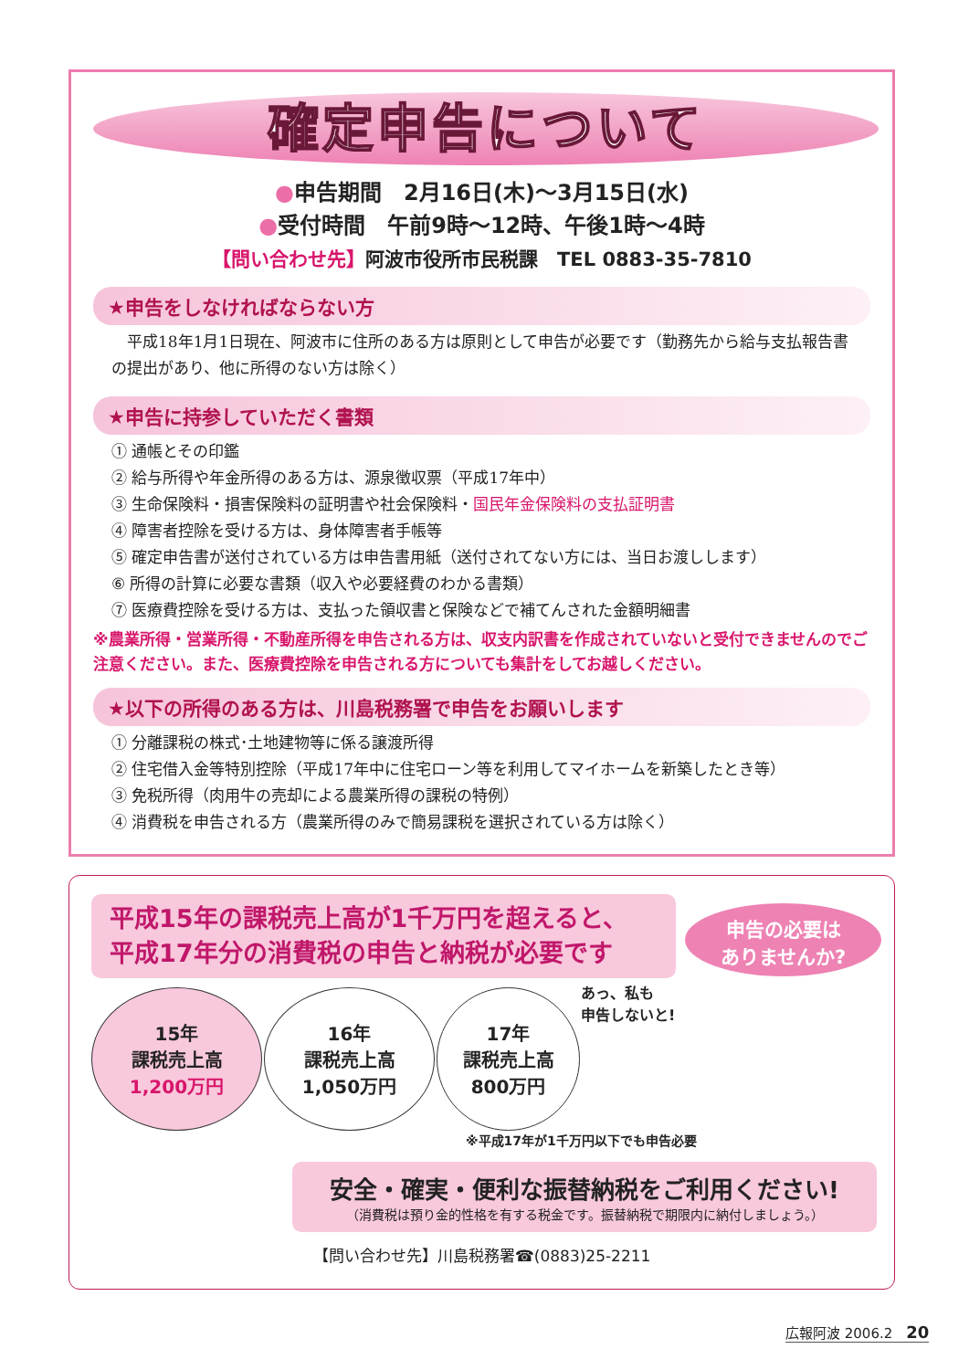確定申告について
●申告期間　2月16日(木)～3月15日(水)
●受付時間　午前9時～12時、午後1時～4時
【問い合わせ先】阿波市役所市民税課　TEL 0883-35-7810
★申告をしなければならない方
　平成18年1月1日現在、阿波市に住所のある方は原則として申告が必要です（勤務先から給与支払報告書の提出があり、他に所得のない方は除く）
★申告に持参していただく書類
① 通帳とその印鑑
② 給与所得や年金所得のある方は、源泉徴収票（平成17年中）
③ 生命保険料・損害保険料の証明書や社会保険料・国民年金保険料の支払証明書
④ 障害者控除を受ける方は、身体障害者手帳等
⑤ 確定申告書が送付されている方は申告書用紙（送付されてない方には、当日お渡しします）
⑥ 所得の計算に必要な書類（収入や必要経費のわかる書類）
⑦ 医療費控除を受ける方は、支払った領収書と保険などで補てんされた金額明細書
※農業所得・営業所得・不動産所得を申告される方は、収支内訳書を作成されていないと受付できませんのでご注意ください。また、医療費控除を申告される方についても集計をしてお越しください。
★以下の所得のある方は、川島税務署で申告をお願いします
① 分離課税の株式･土地建物等に係る譲渡所得
② 住宅借入金等特別控除（平成17年中に住宅ローン等を利用してマイホームを新築したとき等）
③ 免税所得（肉用牛の売却による農業所得の課税の特例）
④ 消費税を申告される方（農業所得のみで簡易課税を選択されている方は除く）
平成15年の課税売上高が1千万円を超えると、
平成17年分の消費税の申告と納税が必要です
申告の必要は
ありませんか?
あっ、私も
申告しないと!
15年
課税売上高
1,200万円
16年
課税売上高
1,050万円
17年
課税売上高
800万円
※平成17年が1千万円以下でも申告必要
安全・確実・便利な振替納税をご利用ください!
（消費税は預り金的性格を有する税金です。振替納税で期限内に納付しましょう。）
【問い合わせ先】川島税務署☎(0883)25-2211
広報阿波 2006.2　20